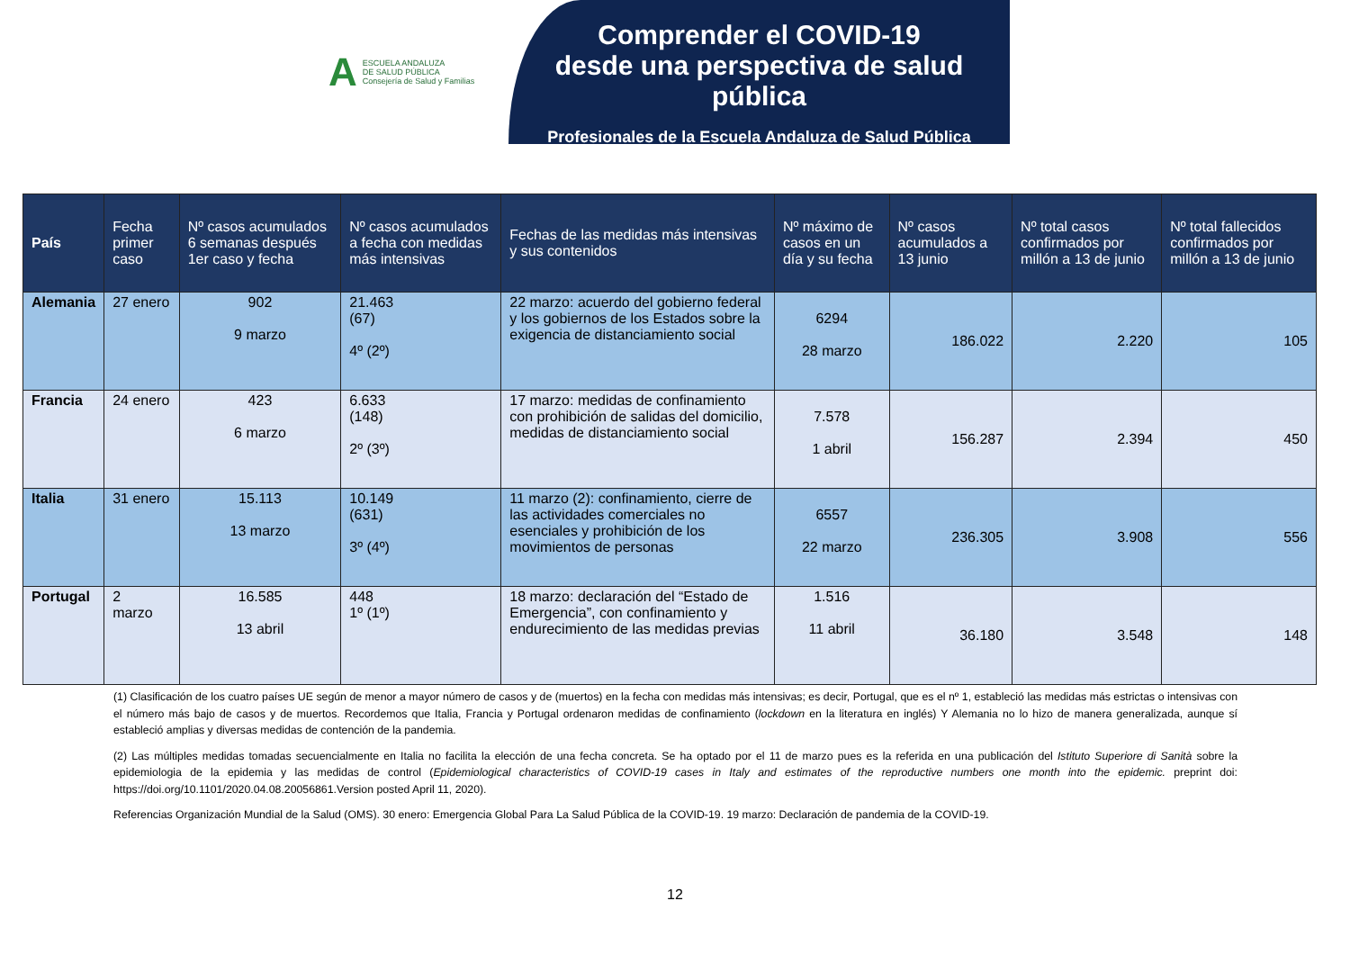A
ESCUELA ANDALUZA
DE SALUD PÚBLICA
Consejería de Salud y Familias
Comprender el COVID-19
desde una perspectiva de salud pública
Profesionales de la Escuela Andaluza de Salud Pública
| País | Fecha primer caso | Nº casos acumulados 6 semanas después 1er caso y fecha | Nº casos acumulados a fecha con medidas más intensivas | Fechas de las medidas más intensivas y sus contenidos | Nº máximo de casos en un día y su fecha | Nº casos acumulados a 13 junio | Nº total casos confirmados por millón a 13 de junio | Nº total fallecidos confirmados por millón a 13 de junio |
| --- | --- | --- | --- | --- | --- | --- | --- | --- |
| Alemania | 27 enero | 902 9 marzo | 21.463 (67) 4º (2º) | 22 marzo: acuerdo del gobierno federal y los gobiernos de los Estados sobre la exigencia de distanciamiento social | 6294 28 marzo | 186.022 | 2.220 | 105 |
| Francia | 24 enero | 423 6 marzo | 6.633 (148) 2º (3º) | 17 marzo: medidas de confinamiento con prohibición de salidas del domicilio, medidas de distanciamiento social | 7.578 1 abril | 156.287 | 2.394 | 450 |
| Italia | 31 enero | 15.113 13 marzo | 10.149 (631) 3º (4º) | 11 marzo (2): confinamiento, cierre de las actividades comerciales no esenciales y prohibición de los movimientos de personas | 6557 22 marzo | 236.305 | 3.908 | 556 |
| Portugal | 2 marzo | 16.585 13 abril | 448 1º (1º) | 18 marzo: declaración del “Estado de Emergencia”, con confinamiento y endurecimiento de las medidas previas | 1.516 11 abril | 36.180 | 3.548 | 148 |
(1) Clasificación de los cuatro países UE según de menor a mayor número de casos y de (muertos) en la fecha con medidas más intensivas; es decir, Portugal, que es el nº 1, estableció las medidas más estrictas o intensivas con el número más bajo de casos y de muertos. Recordemos que Italia, Francia y Portugal ordenaron medidas de confinamiento (lockdown en la literatura en inglés) Y Alemania no lo hizo de manera generalizada, aunque sí estableció amplias y diversas medidas de contención de la pandemia.
(2) Las múltiples medidas tomadas secuencialmente en Italia no facilita la elección de una fecha concreta. Se ha optado por el 11 de marzo pues es la referida en una publicación del Istituto Superiore di Sanità sobre la epidemiologia de la epidemia y las medidas de control (Epidemiological characteristics of COVID-19 cases in Italy and estimates of the reproductive numbers one month into the epidemic. preprint doi: https://doi.org/10.1101/2020.04.08.20056861.Version posted April 11, 2020).
Referencias Organización Mundial de la Salud (OMS). 30 enero: Emergencia Global Para La Salud Pública de la COVID-19. 19 marzo: Declaración de pandemia de la COVID-19.
12